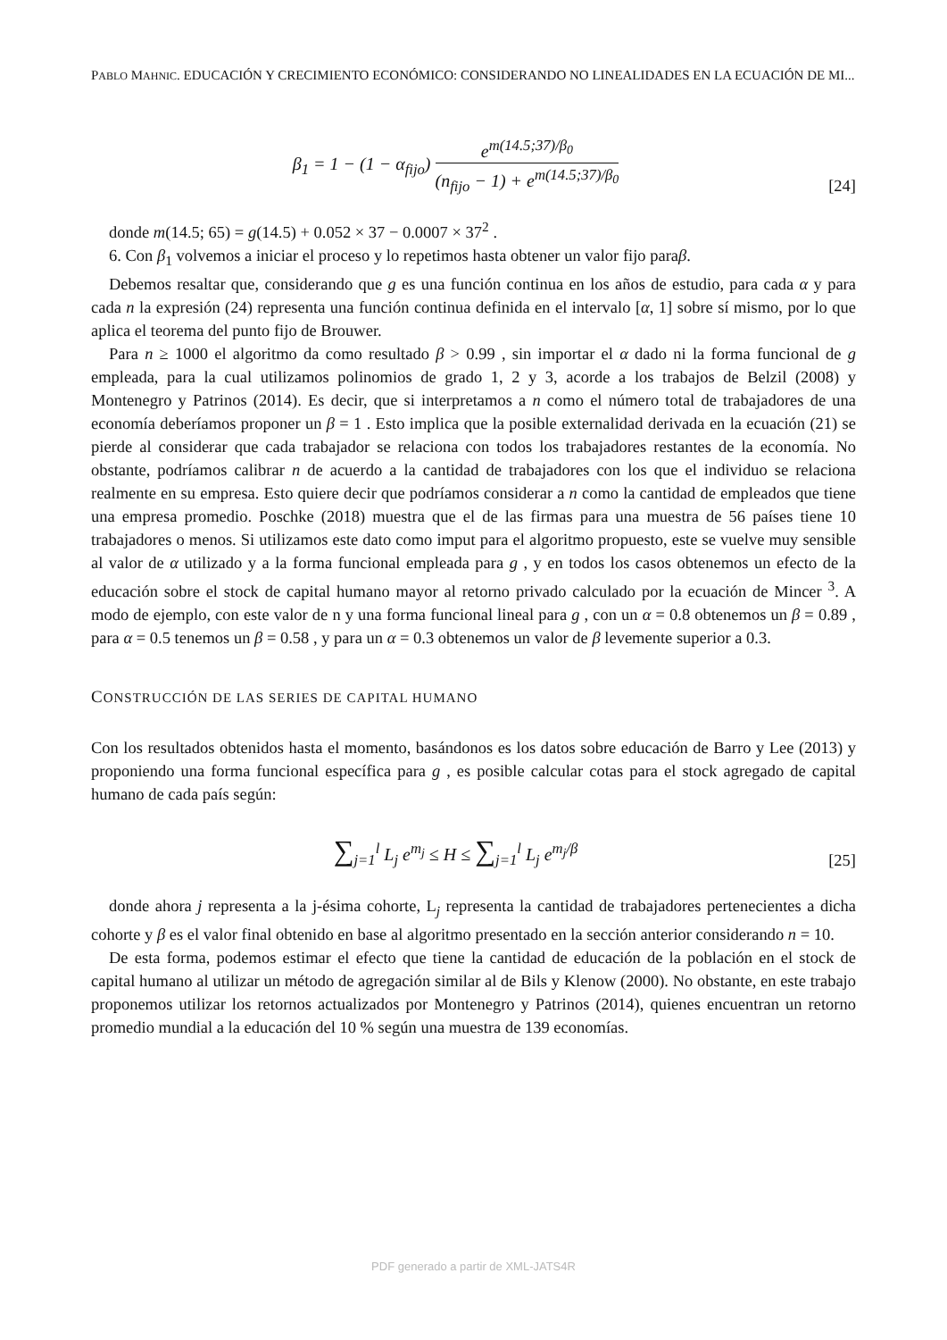PABLO MAHNIC. EDUCACIÓN Y CRECIMIENTO ECONÓMICO: CONSIDERANDO NO LINEALIDADES EN LA ECUACIÓN DE MI...
β<sub>1</sub> = 1 − (1 − α<sub>fijo</sub>) e<sup>m(14.5;37)/β<sub>0</sub></sup> (n<sub>fijo</sub> − 1) + e<sup>m(14.5;37)/β<sub>0</sub></sup>
[24]
donde m(14.5; 65) = g(14.5) + 0.052 × 37 − 0.0007 × 37<sup>2</sup> .
6. Con β<sub>1</sub> volvemos a iniciar el proceso y lo repetimos hasta obtener un valor fijo paraβ.
Debemos resaltar que, considerando que g es una función continua en los años de estudio, para cada α y para cada n la expresión (24) representa una función continua definida en el intervalo [α, 1] sobre sí mismo, por lo que aplica el teorema del punto fijo de Brouwer.
Para n ≥ 1000 el algoritmo da como resultado β > 0.99 , sin importar el α dado ni la forma funcional de g empleada, para la cual utilizamos polinomios de grado 1, 2 y 3, acorde a los trabajos de Belzil (2008) y Montenegro y Patrinos (2014). Es decir, que si interpretamos a n como el número total de trabajadores de una economía deberíamos proponer un β = 1 . Esto implica que la posible externalidad derivada en la ecuación (21) se pierde al considerar que cada trabajador se relaciona con todos los trabajadores restantes de la economía. No obstante, podríamos calibrar n de acuerdo a la cantidad de trabajadores con los que el individuo se relaciona realmente en su empresa. Esto quiere decir que podríamos considerar a n como la cantidad de empleados que tiene una empresa promedio. Poschke (2018) muestra que el de las firmas para una muestra de 56 países tiene 10 trabajadores o menos. Si utilizamos este dato como imput para el algoritmo propuesto, este se vuelve muy sensible al valor de α utilizado y a la forma funcional empleada para g , y en todos los casos obtenemos un efecto de la educación sobre el stock de capital humano mayor al retorno privado calculado por la ecuación de Mincer <sup>3</sup>. A modo de ejemplo, con este valor de n y una forma funcional lineal para g , con un α = 0.8 obtenemos un β = 0.89 , para α = 0.5 tenemos un β = 0.58 , y para un α = 0.3 obtenemos un valor de β levemente superior a 0.3.
CONSTRUCCIÓN DE LAS SERIES DE CAPITAL HUMANO
Con los resultados obtenidos hasta el momento, basándonos es los datos sobre educación de Barro y Lee (2013) y proponiendo una forma funcional específica para g , es posible calcular cotas para el stock agregado de capital humano de cada país según:
∑<sub>j=1</sub><sup>l</sup> L<sub>j</sub> e<sup>m<sub>j</sub></sup> ≤ H ≤ ∑<sub>j=1</sub><sup>l</sup> L<sub>j</sub> e<sup>m<sub>j</sub>/β</sup>
[25]
donde ahora j representa a la j-ésima cohorte, L<sub>j</sub> representa la cantidad de trabajadores pertenecientes a dicha cohorte y β es el valor final obtenido en base al algoritmo presentado en la sección anterior considerando n = 10.
De esta forma, podemos estimar el efecto que tiene la cantidad de educación de la población en el stock de capital humano al utilizar un método de agregación similar al de Bils y Klenow (2000). No obstante, en este trabajo proponemos utilizar los retornos actualizados por Montenegro y Patrinos (2014), quienes encuentran un retorno promedio mundial a la educación del 10 % según una muestra de 139 economías.
PDF generado a partir de XML-JATS4R